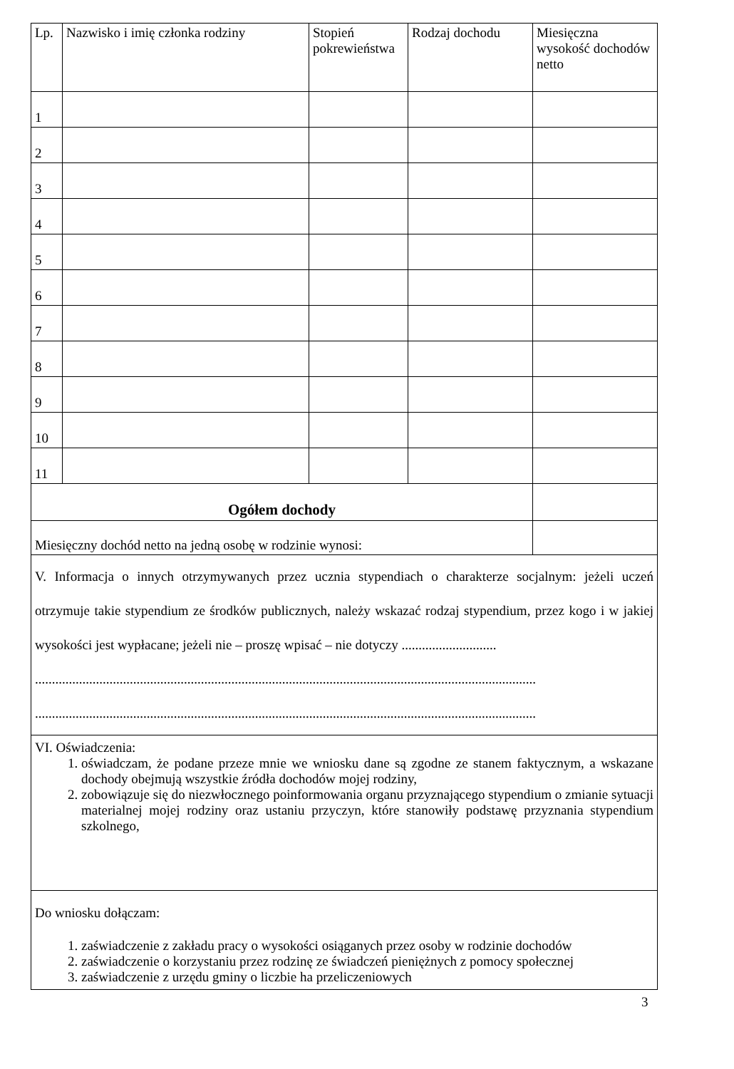| Lp. | Nazwisko i imię członka rodziny | Stopień pokrewieństwa | Rodzaj dochodu | Miesięczna wysokość dochodów netto |
| --- | --- | --- | --- | --- |
| 1 | | | | |
| 2 | | | | |
| 3 | | | | |
| 4 | | | | |
| 5 | | | | |
| 6 | | | | |
| 7 | | | | |
| 8 | | | | |
| 9 | | | | |
| 10 | | | | |
| 11 | | | | |
| Ogółem dochody | | | | |
| Miesięczny dochód netto na jedną osobę w rodzinie wynosi: | | | | |
V. Informacja o innych otrzymywanych przez ucznia stypendiach o charakterze socjalnym: jeżeli uczeń otrzymuje takie stypendium ze środków publicznych, należy wskazać rodzaj stypendium, przez kogo i w jakiej wysokości jest wypłacane; jeżeli nie – proszę wpisać – nie dotyczy ............................
....................................................................................................................................................
....................................................................................................................................................
VI. Oświadczenia:
1. oświadczam, że podane przeze mnie we wniosku dane są zgodne ze stanem faktycznym, a wskazane dochody obejmują wszystkie źródła dochodów mojej rodziny,
2. zobowiązuje się do niezwłocznego poinformowania organu przyznającego stypendium o zmianie sytuacji materialnej mojej rodziny oraz ustaniu przyczyn, które stanowiły podstawę przyznania stypendium szkolnego,
Do wniosku dołączam:
1. zaświadczenie z zakładu pracy o wysokości osiąganych przez osoby w rodzinie dochodów
2. zaświadczenie o korzystaniu przez rodzinę ze świadczeń pieniężnych z pomocy społecznej
3. zaświadczenie z urzędu gminy o liczbie ha przeliczeniowych
3